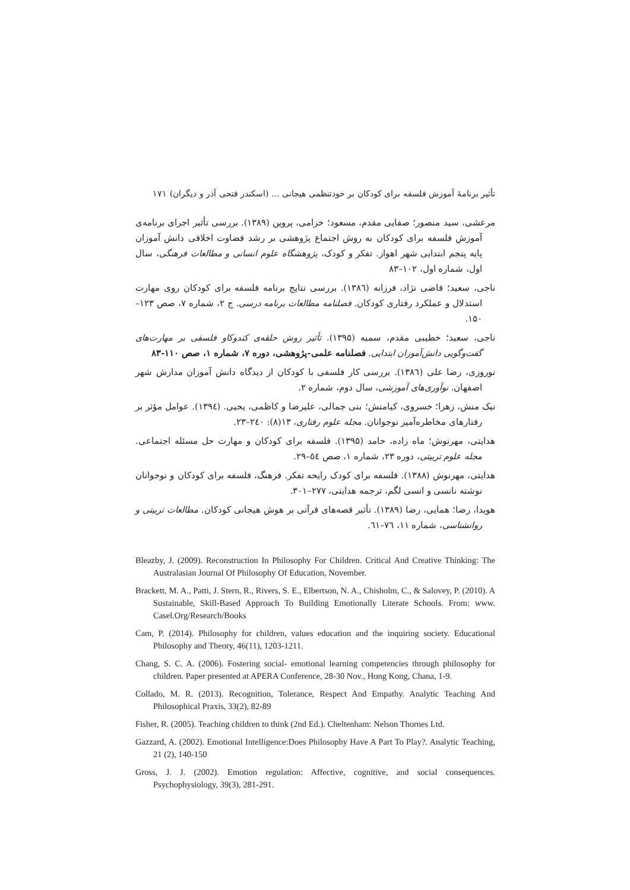تأثیر برنامهٔ آموزش فلسفه برای کودکان بر خودتنظمی هیجانی … (اسکندر فتحی آذر و دیگران) ۱۷۱
مرعشی، سید منصور؛ صفایی مقدم، مسعود؛ خزامی، پروین (۱۳۸۹). بررسی تأثیر اجرای برنامه‌ی آموزش فلسفه برای کودکان به روش اجتماع پژوهشی بر رشد قضاوت اخلاقی دانش آموزان پایه پنجم ابتدایی شهر اهواز. تفکر و کودک، پژوهشگاه علوم انسانی و مطالعات فرهنگی، سال اول، شماره اول، ۱۰۲–۸۳
ناجی، سعید؛ قاضی نژاد، فرزانه (۱۳۸٦). بررسی نتایج برنامه فلسفه برای کودکان روی مهارت استدلال و عملکرد رفتاری کودکان. فصلنامه مطالعات برنامه درسی. ج ۲، شماره ۷، صص ۱۲۳–۱۵۰.
ناجی، سعید؛ خطیبی مقدم، سمیه (۱۳۹۵). تأثیر روش حلقه‌ی کندوکاو فلسفی بر مهارت‌های گفت‌وگویی دانش‌آموزان ابتدایی. فصلنامه علمی-پژوهشی، دوره ۷، شماره ۱، صص ۱۱۰-۸۳
نوروزی، رضا علی (۱۳۸٦). بررسی کار فلسفی با کودکان از دیدگاه دانش آموزان مدارش شهر اصفهان. نوآوری‌های آموزشی، سال دوم، شماره ۲.
نیک منش، زهرا؛ خسروی، کیامنش؛ بنی جمالی، علیرضا و کاظمی، یحیی. (۱۳۹٤). عوامل مؤثر بر رفتارهای مخاطره‌آمیز نوجوانان. مجله علوم رفتاری، ۱۳(۸): ۲٤۰–۲۳.
هدایتی، مهرنوش؛ ماه زاده، حامد (۱۳۹۵). فلسفه برای کودکان و مهارت حل مسئله اجتماعی. مجله علوم تربیتی، دوره ۲۳، شماره ۱، صص ٥٤–۲۹.
هدایتی، مهرنوش (۱۳۸۸). فلسفه برای کودک رایحه تفکر. فرهنگ، فلسفه برای کودکان و نوجوانان نوشته نانسی و انسی لگم، ترجمه هدایتی، ۲۷۷–۳۰۱.
هویدا، رضا؛ همایی، رضا (۱۳۸۹). تأثیر قصه‌های قرآنی بر هوش هیجانی کودکان. مطالعات تربیتی و روانشناسی، شماره ۱۱، ۷٦–٦۱.
Bleazby, J. (2009). Reconstruction In Philosophy For Children. Critical And Creative Thinking: The Australasian Journal Of Philosophy Of Education, November.
Brackett, M. A., Patti, J. Stern, R., Rivers, S. E., Elbertson, N. A., Chisholm, C., & Salovey, P. (2010). A Sustainable, Skill-Based Approach To Building Emotionally Literate Schools. From: www. Casel.Org/Research/Books
Cam, P. (2014). Philosophy for children, values education and the inquiring society. Educational Philosophy and Theory, 46(11), 1203-1211.
Chang, S. C. A. (2006). Fostering social- emotional learning competencies through philosophy for children. Paper presented at APERA Conference, 28-30 Nov., Hong Kong, Chana, 1-9.
Collado, M. R. (2013). Recognition, Tolerance, Respect And Empathy. Analytic Teaching And Philosophical Praxis, 33(2), 82-89
Fisher, R. (2005). Teaching children to think (2nd Ed.). Cheltenham: Nelson Thornes Ltd.
Gazzard, A. (2002). Emotional Intelligence:Does Philosophy Have A Part To Play?. Analytic Teaching, 21 (2), 140-150
Gross, J. J. (2002). Emotion regulation: Affective, cognitive, and social consequences. Psychophysiology, 39(3), 281-291.